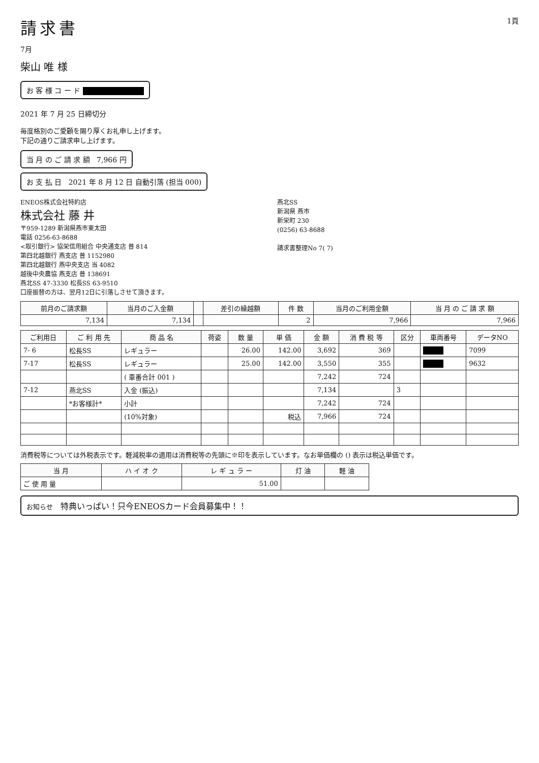請求書
7月
1頁
柴山 唯 様
お 客 様 コ ー ド
2021 年 7 月 25 日締切分
毎度格別のご愛顧を賜り厚くお礼申し上げます。
下記の通りご請求申し上げます。
当 月 の ご 請 求 額 7,966 円
お 支 払 日 2021 年 8 月 12 日 自動引落 (担当 000)
ENEOS株式会社特約店
株式会社 藤 井
〒959-1289 新潟県燕市東太田
電話 0256-63-8688
<取引銀行> 協栄信用組合 中央通支店 普 814
第四北越銀行 燕支店 普 1152980
第四北越銀行 燕中央支店 当 4082
越後中央農協 燕支店 普 138691
燕北SS 47-3330 松長SS 63-9510
口座振替の方は、翌月12日に引落しさせて頂きます。
燕北SS
新潟県 燕市
新栄町 230
(0256) 63-8688
請求書整理No 7( 7)
| 前月のご請求額 | 当月のご入金額 | | 差引の繰越額 | 件 数 | 当月のご利用金額 | 当 月 の ご 請 求 額 |
| --- | --- | --- | --- | --- | --- | --- |
| 7,134 | 7,134 | | | 2 | 7,966 | 7,966 |
| ご利用日 | ご 利 用 先 | 商 品 名 | 荷姿 | 数 量 | 単 価 | 金 額 | 消 費 税 等 | 区分 | 車両番号 | データNO |
| --- | --- | --- | --- | --- | --- | --- | --- | --- | --- | --- |
| 7- 6 | 松長SS | レギュラー | | 26.00 | 142.00 | 3,692 | 369 | | | 7099 |
| 7-17 | 松長SS | レギュラー | | 25.00 | 142.00 | 3,550 | 355 | | | 9632 |
| | | ( 車番合計 001 ) | | | | 7,242 | 724 | | | |
| 7-12 | 燕北SS | 入金 (振込) | | | | 7,134 | | 3 | | |
| | *お客様計* | 小計 | | | | 7,242 | 724 | | | |
| | | (10%対象) | | | 税込 | 7,966 | 724 | | | |
消費税等については外税表示です。軽減税率の適用は消費税等の先頭に※印を表示しています。なお単価欄の () 表示は税込単価です。
| 当 月 | ハ イ オ ク | レ ギ ュ ラ ー | 灯 油 | 軽 油 |
| --- | --- | --- | --- | --- |
| ご 使 用 量 | | 51.00 | | |
お知らせ 特典いっぱい！只今ENEOSカード会員募集中！！